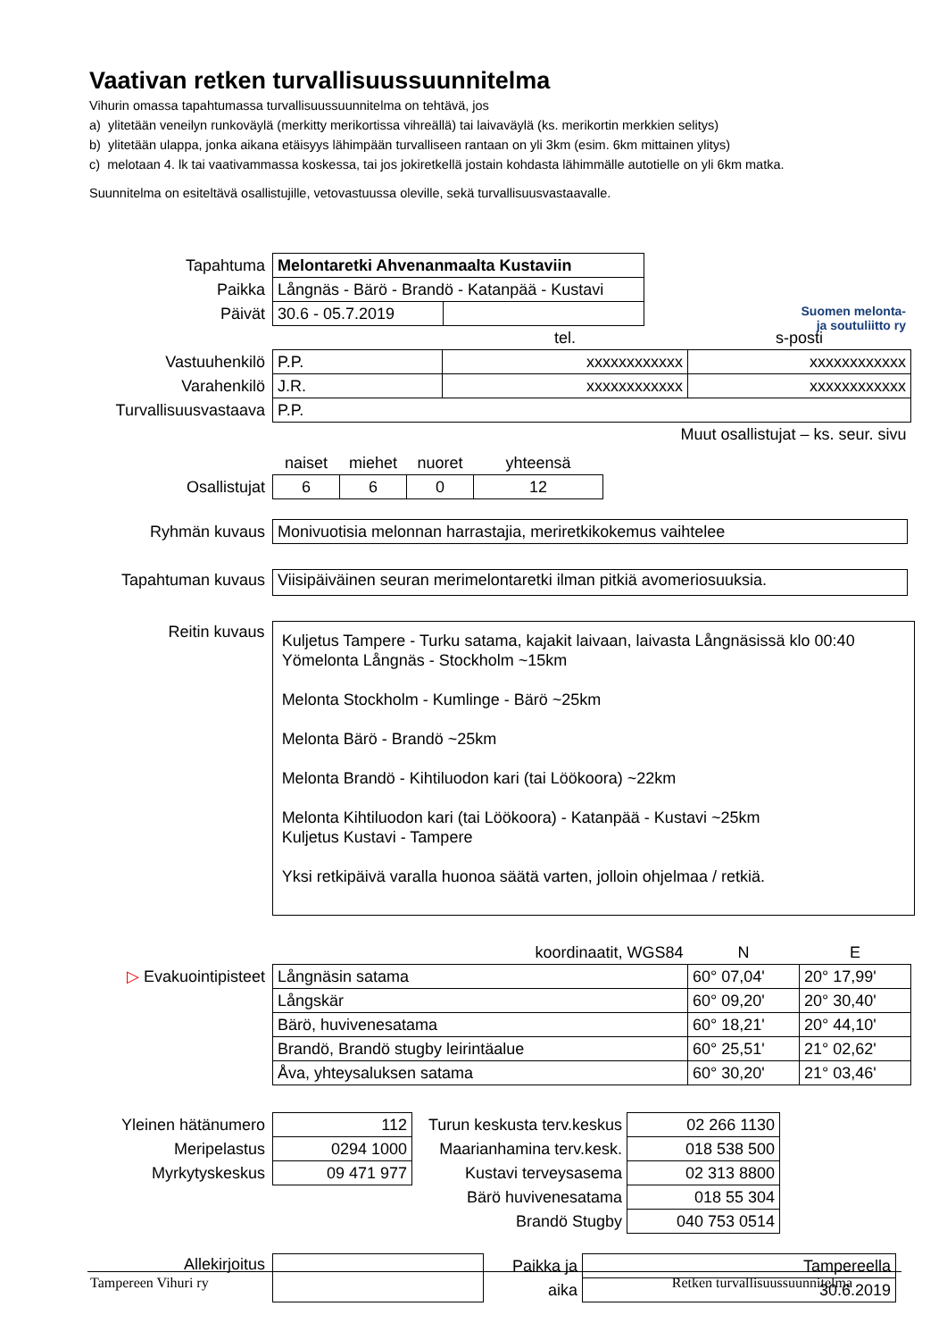Vaativan retken turvallisuussuunnitelma
Vihurin omassa tapahtumassa turvallisuussuunnitelma on tehtävä, jos
a) ylitetään veneilyn runkoväylä (merkitty merikortissa vihreällä) tai laivaväylä (ks. merikortin merkkien selitys)
b) ylitetään ulappa, jonka aikana etäisyys lähimpään turvalliseen rantaan on yli 3km (esim. 6km mittainen ylitys)
c) melotaan 4. lk tai vaativammassa koskessa, tai jos jokiretkellä jostain kohdasta lähimmälle autotielle on yli 6km matka.
Suunnitelma on esiteltävä osallistujille, vetovastuussa oleville, sekä turvallisuusvastaavalle.
Suomen melonta-
ja soutuliitto ry
| Tapahtuma | Melontaretki Ahvenanmaalta Kustaviin | |
| Paikka | Långnäs - Bärö - Brandö - Katanpää - Kustavi | |
| Päivät | 30.6 - 05.7.2019 | |
| | | tel. | s-posti |
| Vastuuhenkilö | P.P. | xxxxxxxxxxxx | xxxxxxxxxxxx |
| Varahenkilö | J.R. | xxxxxxxxxxxx | xxxxxxxxxxxx |
| Turvallisuusvastaava | P.P. | | |
| | Muut osallistujat – ks. seur. sivu | | |
| | naiset | miehet | nuoret | yhteensä |
| Osallistujat | 6 | 6 | 0 | 12 |
| Ryhmän kuvaus | Monivuotisia melonnan harrastajia, meriretkikokemus vaihtelee |
| Tapahtuman kuvaus | Viisipäiväinen seuran merimelontaretki ilman pitkiä avomeriosuuksia. |
| Reitin kuvaus | Kuljetus Tampere - Turku satama, kajakit laivaan, laivasta Långnäsissä klo 00:40 Yömelonta Långnäs - Stockholm ~15km Melonta Stockholm - Kumlinge - Bärö ~25km Melonta Bärö - Brandö ~25km Melonta Brandö - Kihtiluodon kari (tai Löökoora) ~22km Melonta Kihtiluodon kari (tai Löökoora) - Katanpää - Kustavi ~25km Kuljetus Kustavi - Tampere Yksi retkipäivä varalla huonoa säätä varten, jolloin ohjelmaa / retkiä. |
| | koordinaatit, WGS84 | N | E |
| ▷ Evakuointipisteet | Långnäsin satama | 60° 07,04' | 20° 17,99' |
| | Långskär | 60° 09,20' | 20° 30,40' |
| | Bärö, huvivenesatama | 60° 18,21' | 20° 44,10' |
| | Brandö, Brandö stugby leirintäalue | 60° 25,51' | 21° 02,62' |
| | Åva, yhteysaluksen satama | 60° 30,20' | 21° 03,46' |
| Yleinen hätänumero | 112 | Turun keskusta terv.keskus | 02 266 1130 |
| Meripelastus | 0294 1000 | Maarianhamina terv.kesk. | 018 538 500 |
| Myrkytyskeskus | 09 471 977 | Kustavi terveysasema | 02 313 8800 |
| | | Bärö huvivenesatama | 018 55 304 |
| | | Brandö Stugby | 040 753 0514 |
| Allekirjoitus | | Paikka ja | Tampereella |
| | | aika | 30.6.2019 |
Tampereen Vihuri ry Retken turvallisuussuunnitelma